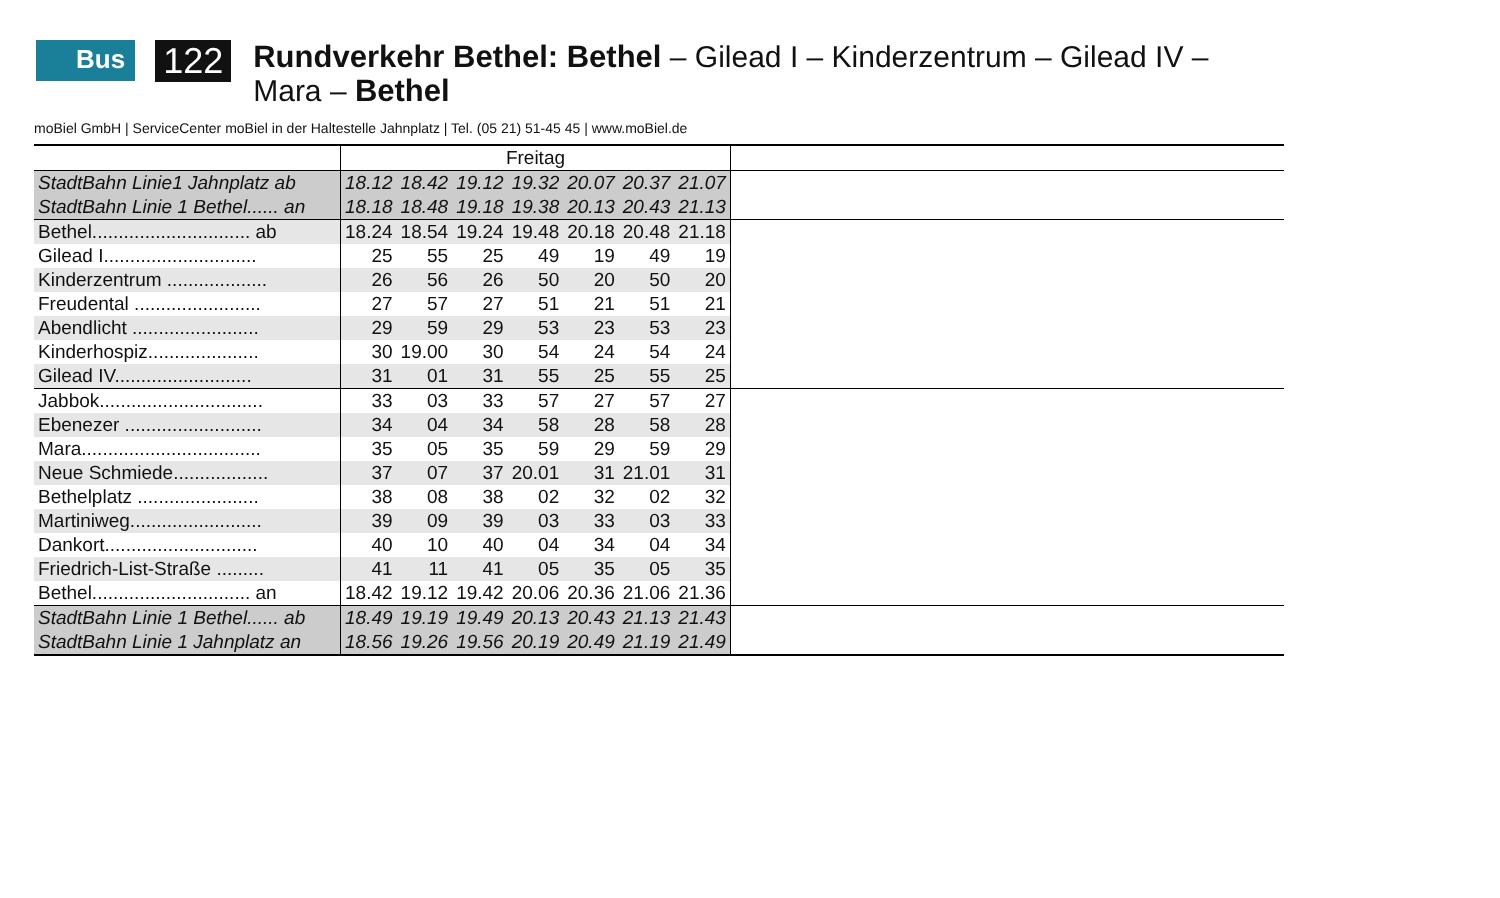Bus 122
Rundverkehr Bethel: Bethel – Gilead I – Kinderzentrum – Gilead IV – Mara – Bethel
moBiel GmbH | ServiceCenter moBiel in der Haltestelle Jahnplatz | Tel. (05 21) 51-45 45 | www.moBiel.de
| | Freitag | | | | | | | |
| StadtBahn Linie1 Jahnplatz ab | 18.12 | 18.42 | 19.12 | 19.32 | 20.07 | 20.37 | 21.07 | |
| StadtBahn Linie 1 Bethel...... an | 18.18 | 18.48 | 19.18 | 19.38 | 20.13 | 20.43 | 21.13 | |
| Bethel.............................. ab | 18.24 | 18.54 | 19.24 | 19.48 | 20.18 | 20.48 | 21.18 | |
| Gilead I............................. | 25 | 55 | 25 | 49 | 19 | 49 | 19 | |
| Kinderzentrum ................... | 26 | 56 | 26 | 50 | 20 | 50 | 20 | |
| Freudental ........................ | 27 | 57 | 27 | 51 | 21 | 51 | 21 | |
| Abendlicht ........................ | 29 | 59 | 29 | 53 | 23 | 53 | 23 | |
| Kinderhospiz..................... | 30 | 19.00 | 30 | 54 | 24 | 54 | 24 | |
| Gilead IV.......................... | 31 | 01 | 31 | 55 | 25 | 55 | 25 | |
| Jabbok............................... | 33 | 03 | 33 | 57 | 27 | 57 | 27 | |
| Ebenezer .......................... | 34 | 04 | 34 | 58 | 28 | 58 | 28 | |
| Mara.................................. | 35 | 05 | 35 | 59 | 29 | 59 | 29 | |
| Neue Schmiede.................. | 37 | 07 | 37 | 20.01 | 31 | 21.01 | 31 | |
| Bethelplatz ....................... | 38 | 08 | 38 | 02 | 32 | 02 | 32 | |
| Martiniweg......................... | 39 | 09 | 39 | 03 | 33 | 03 | 33 | |
| Dankort............................. | 40 | 10 | 40 | 04 | 34 | 04 | 34 | |
| Friedrich-List-Straße ......... | 41 | 11 | 41 | 05 | 35 | 05 | 35 | |
| Bethel.............................. an | 18.42 | 19.12 | 19.42 | 20.06 | 20.36 | 21.06 | 21.36 | |
| StadtBahn Linie 1 Bethel...... ab | 18.49 | 19.19 | 19.49 | 20.13 | 20.43 | 21.13 | 21.43 | |
| StadtBahn Linie 1 Jahnplatz an | 18.56 | 19.26 | 19.56 | 20.19 | 20.49 | 21.19 | 21.49 | |